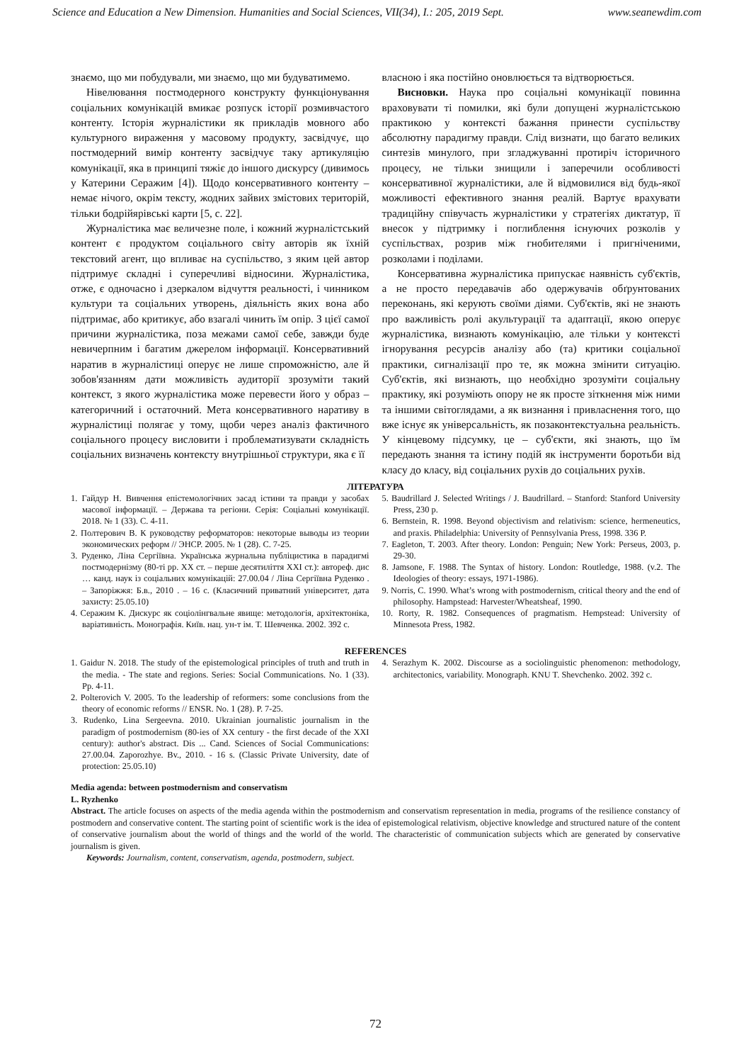Science and Education a New Dimension. Humanities and Social Sciences, VII(34), I.: 205, 2019 Sept. www.seanewdim.com
знаємо, що ми побудували, ми знаємо, що ми будуватимемо.
Нівелювання постмодерного конструкту функціонування соціальних комунікацій вмикає розпуск історії розмивчастого контенту. Історія журналістики як прикладів мовного або культурного вираження у масовому продукту, засвідчує, що постмодерний вимір контенту засвідчує таку артикуляцію комунікації, яка в принципі тяжіє до іншого дискурсу (дивимось у Катерини Серажим [4]). Щодо консервативного контенту – немає нічого, окрім тексту, жодних зайвих змістових територій, тільки бодрійярівські карти [5, с. 22].
Журналістика має величезне поле, і кожний журналістський контент є продуктом соціального світу авторів як їхній текстовий агент, що впливає на суспільство, з яким цей автор підтримує складні і суперечливі відносини. Журналістика, отже, є одночасно і дзеркалом відчуття реальності, і чинником культури та соціальних утворень, діяльність яких вона або підтримає, або критикує, або взагалі чинить їм опір. З цієї самої причини журналістика, поза межами самої себе, завжди буде невичерпним і багатим джерелом інформації. Консервативний наратив в журналістиці оперує не лише спроможністю, але й зобов'язанням дати можливість аудиторії зрозуміти такий контекст, з якого журналістика може перевести його у образ – категоричний і остаточний. Мета консервативного наративу в журналістиці полягає у тому, щоби через аналіз фактичного соціального процесу висловити і проблематизувати складність соціальних визначень контексту внутрішньої структури, яка є її
власною і яка постійно оновлюється та відтворюється.
Висновки. Наука про соціальні комунікації повинна враховувати ті помилки, які були допущені журналістською практикою у контексті бажання принести суспільству абсолютну парадигму правди. Слід визнати, що багато великих синтезів минулого, при згладжуванні протиріч історичного процесу, не тільки знищили і заперечили особливості консервативної журналістики, але й відмовилися від будь-якої можливості ефективного знання реалій. Вартує врахувати традиційну співучасть журналістики у стратегіях диктатур, її внесок у підтримку і поглиблення існуючих розколів у суспільствах, розрив між гнобителями і пригніченими, розколами і поділами.
Консервативна журналістика припускає наявність суб'єктів, а не просто передавачів або одержувачів обґрунтованих переконань, які керують своїми діями. Суб'єктів, які не знають про важливість ролі акультурації та адаптації, якою оперує журналістика, визнають комунікацію, але тільки у контексті ігнорування ресурсів аналізу або (та) критики соціальної практики, сигналізації про те, як можна змінити ситуацію. Суб'єктів, які визнають, що необхідно зрозуміти соціальну практику, які розуміють опору не як просте зіткнення між ними та іншими світоглядами, а як визнання і привласнення того, що вже існує як універсальність, як позаконтекстуальна реальність. У кінцевому підсумку, це – суб'єкти, які знають, що їм передають знання та істину подій як інструменти боротьби від класу до класу, від соціальних рухів до соціальних рухів.
ЛІТЕРАТУРА
1. Гайдур Н. Вивчення епістемологічних засад істини та правди у засобах масової інформації. – Держава та регіони. Серія: Соціальні комунікації. 2018. № 1 (33). С. 4-11.
2. Полтерович В. К руководству реформаторов: некоторые выводы из теории экономических реформ // ЭНСР. 2005. № 1 (28). С. 7-25.
3. Руденко, Ліна Сергіївна. Українська журнальна публіцистика в парадигмі постмодернізму (80-ті рр. XX ст. – перше десятиліття XXI ст.): автореф. дис … канд. наук із соціальних комунікацій: 27.00.04 / Ліна Сергіївна Руденко . – Запоріжжя: Б.в., 2010 . – 16 с. (Класичний приватний університет, дата захисту: 25.05.10)
4. Серажим К. Дискурс як соціолінгвальне явище: методологія, архітектоніка, варіативність. Монографія. Київ. нац. ун-т ім. Т. Шевченка. 2002. 392 с.
5. Baudrillard J. Selected Writings / J. Baudrillard. – Stanford: Stanford University Press, 230 p.
6. Bernstein, R. 1998. Beyond objectivism and relativism: science, hermeneutics, and praxis. Philadelphia: University of Pennsylvania Press, 1998. 336 P.
7. Eagleton, T. 2003. After theory. London: Penguin; New York: Perseus, 2003, p. 29-30.
8. Jamsone, F. 1988. The Syntax of history. London: Routledge, 1988. (v.2. The Ideologies of theory: essays, 1971-1986).
9. Norris, C. 1990. What’s wrong with postmodernism, critical theory and the end of philosophy. Hampstead: Harvester/Wheatsheaf, 1990.
10. Rorty, R. 1982. Consequences of pragmatism. Hempstead: University of Minnesota Press, 1982.
REFERENCES
1. Gaidur N. 2018. The study of the epistemological principles of truth and truth in the media. - The state and regions. Series: Social Communications. No. 1 (33). Pp. 4-11.
2. Polterovich V. 2005. To the leadership of reformers: some conclusions from the theory of economic reforms // ENSR. No. 1 (28). P. 7-25.
3. Rudenko, Lina Sergeevna. 2010. Ukrainian journalistic journalism in the paradigm of postmodernism (80-ies of XX century - the first decade of the XXI century): author's abstract. Dis ... Cand. Sciences of Social Communications: 27.00.04. Zaporozhye. Bv., 2010. - 16 s. (Classic Private University, date of protection: 25.05.10)
4. Serazhym K. 2002. Discourse as a sociolinguistic phenomenon: methodology, architectonics, variability. Monograph. KNU T. Shevchenko. 2002. 392 c.
Media agenda: between postmodernism and conservatism
L. Ryzhenko
Abstract. The article focuses on aspects of the media agenda within the postmodernism and conservatism representation in media, programs of the resilience constancy of postmodern and conservative content. The starting point of scientific work is the idea of epistemological relativism, objective knowledge and structured nature of the content of conservative journalism about the world of things and the world of the world. The characteristic of communication subjects which are generated by conservative journalism is given.
Keywords: Journalism, content, conservatism, agenda, postmodern, subject.
72